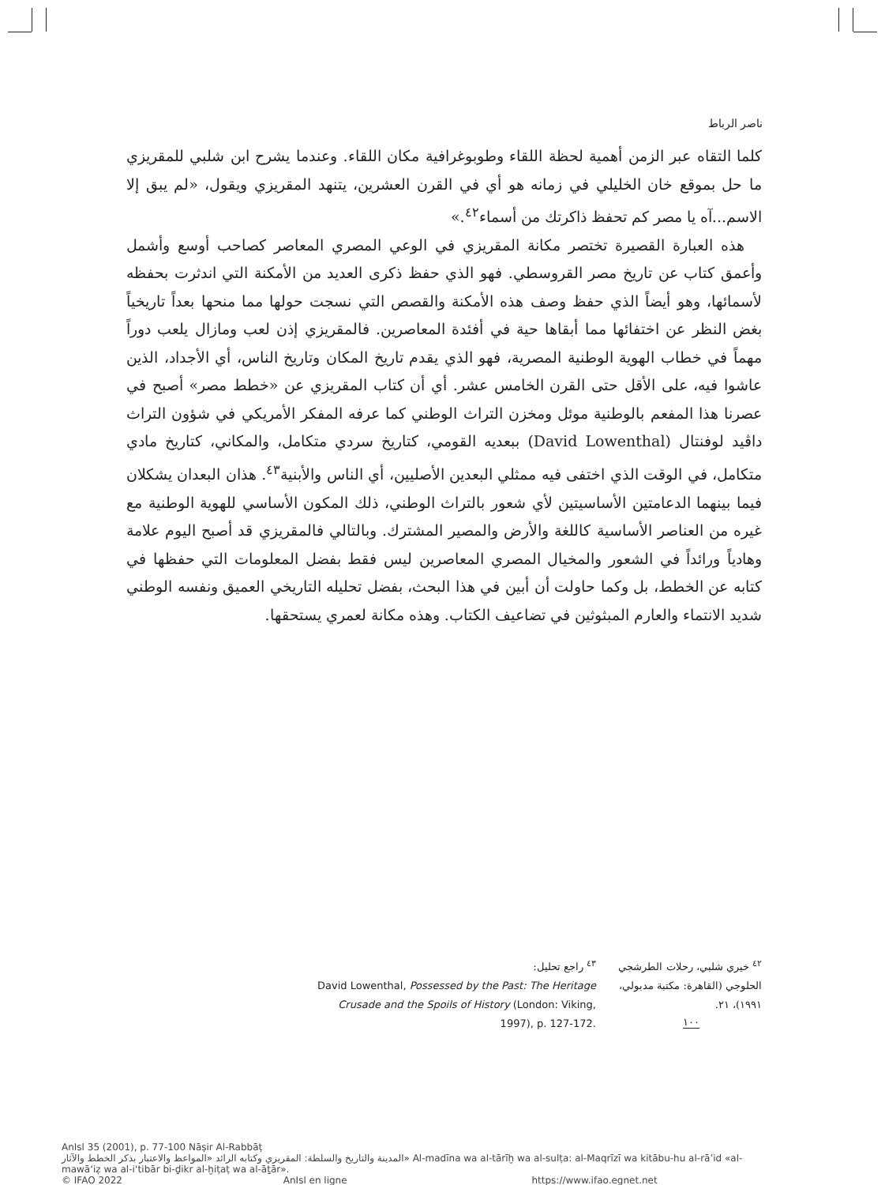ناصر الرباط
كلما التقاه عبر الزمن أهمية لحظة اللقاء وطوبوغرافية مكان اللقاء. وعندما يشرح ابن شلبي للمقريزي ما حل بموقع خان الخليلي في زمانه هو أي في القرن العشرين، يتنهد المقريزي ويقول، «لم يبق إلا الاسم...آه يا مصر كم تحفظ ذاكرتك من أسماء<sup>٤٢</sup>.»
هذه العبارة القصيرة تختصر مكانة المقريزي في الوعي المصري المعاصر كصاحب أوسع وأشمل وأعمق كتاب عن تاريخ مصر القروسطي. فهو الذي حفظ ذكرى العديد من الأمكنة التي اندثرت بحفظه لأسمائها، وهو أيضاً الذي حفظ وصف هذه الأمكنة والقصص التي نسجت حولها مما منحها بعداً تاريخياً بغض النظر عن اختفائها مما أبقاها حية في أفئدة المعاصرين. فالمقريزي إذن لعب ومازال يلعب دوراً مهماً في خطاب الهوية الوطنية المصرية، فهو الذي يقدم تاريخ المكان وتاريخ الناس، أي الأجداد، الذين عاشوا فيه، على الأقل حتى القرن الخامس عشر. أي أن كتاب المقريزي عن «خطط مصر» أصبح في عصرنا هذا المفعم بالوطنية موئل ومخزن التراث الوطني كما عرفه المفكر الأمريكي في شؤون التراث داڤيد لوفنتال (David Lowenthal) ببعديه القومي، كتاريخ سردي متكامل، والمكاني، كتاريخ مادي متكامل، في الوقت الذي اختفى فيه ممثلي البعدين الأصليين، أي الناس والأبنية<sup>٤٣</sup>. هذان البعدان يشكلان فيما بينهما الدعامتين الأساسيتين لأي شعور بالتراث الوطني، ذلك المكون الأساسي للهوية الوطنية مع غيره من العناصر الأساسية كاللغة والأرض والمصير المشترك. وبالتالي فالمقريزي قد أصبح اليوم علامة وهادياً ورائداً في الشعور والمخيال المصري المعاصرين ليس فقط بفضل المعلومات التي حفظها في كتابه عن الخطط، بل وكما حاولت أن أبين في هذا البحث، بفضل تحليله التاريخي العميق ونفسه الوطني شديد الانتماء والعارم المبثوثين في تضاعيف الكتاب. وهذه مكانة لعمري يستحقها.
<sup>٤٢</sup> خيري شلبي، رحلات الطرشجي الحلوجي (القاهرة: مكتبة مدبولي، ١٩٩١)، ٢١.
<sup>٤٣</sup> راجع تحليل:
David Lowenthal, Possessed by the Past: The Heritage Crusade and the Spoils of History (London: Viking, 1997), p. 127-172.
١٠٠
AnIsl 35 (2001), p. 77-100 Nāṣir Al-Rabbāṭ
المدينة والتاريخ والسلطة: المقريزي وكتابه الرائد «المواعظ والاعتبار بذكر الخطط والآثار» Al-madīna wa al-tārīḫ wa al-sulṭa: al-Maqrīzī wa kitābu-hu al-rā’id «al-mawā‘iẓ wa al-i‘tibār bi-ḏikr al-ḫiṭaṭ wa al-āṯār».
© IFAO 2022 AnIsl en ligne https://www.ifao.egnet.net